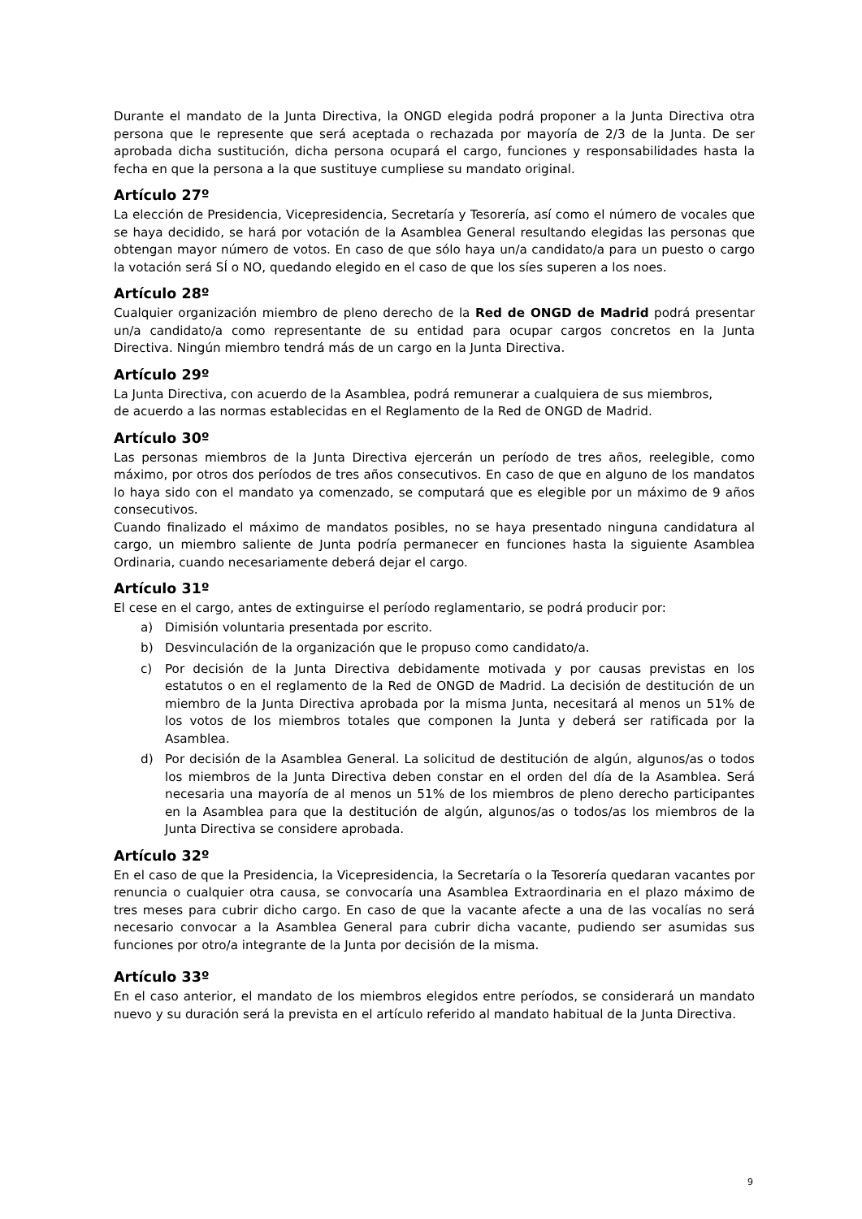Durante el mandato de la Junta Directiva, la ONGD elegida podrá proponer a la Junta Directiva otra persona que le represente que será aceptada o rechazada por mayoría de 2/3 de la Junta. De ser aprobada dicha sustitución, dicha persona ocupará el cargo, funciones y responsabilidades hasta la fecha en que la persona a la que sustituye cumpliese su mandato original.
Artículo 27º
La elección de Presidencia, Vicepresidencia, Secretaría y Tesorería, así como el número de vocales que se haya decidido, se hará por votación de la Asamblea General resultando elegidas las personas que obtengan mayor número de votos. En caso de que sólo haya un/a candidato/a para un puesto o cargo la votación será SÍ o NO, quedando elegido en el caso de que los síes superen a los noes.
Artículo 28º
Cualquier organización miembro de pleno derecho de la Red de ONGD de Madrid podrá presentar un/a candidato/a como representante de su entidad para ocupar cargos concretos en la Junta Directiva. Ningún miembro tendrá más de un cargo en la Junta Directiva.
Artículo 29º
La Junta Directiva, con acuerdo de la Asamblea, podrá remunerar a cualquiera de sus miembros,
de acuerdo a las normas establecidas en el Reglamento de la Red de ONGD de Madrid.
Artículo 30º
Las personas miembros de la Junta Directiva ejercerán un período de tres años, reelegible, como máximo, por otros dos períodos de tres años consecutivos. En caso de que en alguno de los mandatos lo haya sido con el mandato ya comenzado, se computará que es elegible por un máximo de 9 años consecutivos.
Cuando finalizado el máximo de mandatos posibles, no se haya presentado ninguna candidatura al cargo, un miembro saliente de Junta podría permanecer en funciones hasta la siguiente Asamblea Ordinaria, cuando necesariamente deberá dejar el cargo.
Artículo 31º
El cese en el cargo, antes de extinguirse el período reglamentario, se podrá producir por:
a) Dimisión voluntaria presentada por escrito.
b) Desvinculación de la organización que le propuso como candidato/a.
c) Por decisión de la Junta Directiva debidamente motivada y por causas previstas en los estatutos o en el reglamento de la Red de ONGD de Madrid. La decisión de destitución de un miembro de la Junta Directiva aprobada por la misma Junta, necesitará al menos un 51% de los votos de los miembros totales que componen la Junta y deberá ser ratificada por la Asamblea.
d) Por decisión de la Asamblea General. La solicitud de destitución de algún, algunos/as o todos los miembros de la Junta Directiva deben constar en el orden del día de la Asamblea. Será necesaria una mayoría de al menos un 51% de los miembros de pleno derecho participantes en la Asamblea para que la destitución de algún, algunos/as o todos/as los miembros de la Junta Directiva se considere aprobada.
Artículo 32º
En el caso de que la Presidencia, la Vicepresidencia, la Secretaría o la Tesorería quedaran vacantes por renuncia o cualquier otra causa, se convocaría una Asamblea Extraordinaria en el plazo máximo de tres meses para cubrir dicho cargo. En caso de que la vacante afecte a una de las vocalías no será necesario convocar a la Asamblea General para cubrir dicha vacante, pudiendo ser asumidas sus funciones por otro/a integrante de la Junta por decisión de la misma.
Artículo 33º
En el caso anterior, el mandato de los miembros elegidos entre períodos, se considerará un mandato nuevo y su duración será la prevista en el artículo referido al mandato habitual de la Junta Directiva.
9